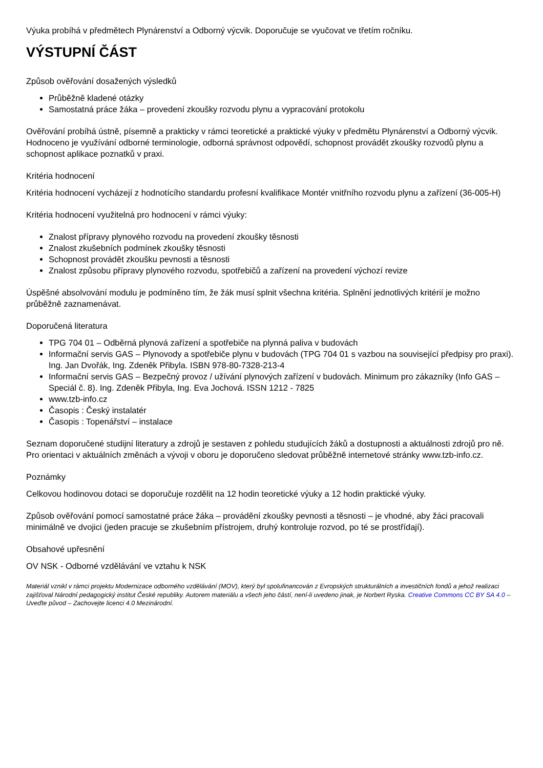Výuka probíhá v předmětech Plynárenství a Odborný výcvik. Doporučuje se vyučovat ve třetím ročníku.
VÝSTUPNÍ ČÁST
Způsob ověřování dosažených výsledků
Průběžně kladené otázky
Samostatná práce žáka – provedení zkoušky rozvodu plynu a vypracování protokolu
Ověřování probíhá ústně, písemně a prakticky v rámci teoretické a praktické výuky v předmětu Plynárenství a Odborný výcvik. Hodnoceno je využívání odborné terminologie, odborná správnost odpovědí, schopnost provádět zkoušky rozvodů plynu a schopnost aplikace poznatků v praxi.
Kritéria hodnocení
Kritéria hodnocení vycházejí z hodnotícího standardu profesní kvalifikace Montér vnitřního rozvodu plynu a zařízení (36-005-H)
Kritéria hodnocení využitelná pro hodnocení v rámci výuky:
Znalost přípravy plynového rozvodu na provedení zkoušky těsnosti
Znalost zkušebních podmínek zkoušky těsnosti
Schopnost provádět zkoušku pevnosti a těsnosti
Znalost způsobu přípravy plynového rozvodu, spotřebičů a zařízení na provedení výchozí revize
Úspěšné absolvování modulu je podmíněno tím, že žák musí splnit všechna kritéria. Splnění jednotlivých kritérií je možno průběžně zaznamenávat.
Doporučená literatura
TPG 704 01 – Odběrná plynová zařízení a spotřebiče na plynná paliva v budovách
Informační servis GAS – Plynovody a spotřebiče plynu v budovách (TPG 704 01 s vazbou na související předpisy pro praxi). Ing. Jan Dvořák, Ing. Zdeněk Přibyla. ISBN 978-80-7328-213-4
Informační servis GAS – Bezpečný provoz / užívání plynových zařízení v budovách. Minimum pro zákazníky (Info GAS – Speciál č. 8). Ing. Zdeněk Přibyla, Ing. Eva Jochová. ISSN 1212 - 7825
www.tzb-info.cz
Časopis : Český instalatér
Časopis : Topenářství – instalace
Seznam doporučené studijní literatury a zdrojů je sestaven z pohledu studujících žáků a dostupnosti a aktuálnosti zdrojů pro ně. Pro orientaci v aktuálních změnách a vývoji v oboru je doporučeno sledovat průběžně internetové stránky www.tzb-info.cz.
Poznámky
Celkovou hodinovou dotaci se doporučuje rozdělit na 12 hodin teoretické výuky a 12 hodin praktické výuky.
Způsob ověřování pomocí samostatné práce žáka – provádění zkoušky pevnosti a těsnosti – je vhodné, aby žáci pracovali minimálně ve dvojici (jeden pracuje se zkušebním přístrojem, druhý kontroluje rozvod, po té se prostřídají).
Obsahové upřesnění
OV NSK - Odborné vzdělávání ve vztahu k NSK
Materiál vznikl v rámci projektu Modernizace odborného vzdělávání (MOV), který byl spolufinancován z Evropských strukturálních a investičních fondů a jehož realizaci zajišťoval Národní pedagogický institut České republiky. Autorem materiálu a všech jeho částí, není-li uvedeno jinak, je Norbert Ryska. Creative Commons CC BY SA 4.0 – Uveďte původ – Zachovejte licenci 4.0 Mezinárodní.